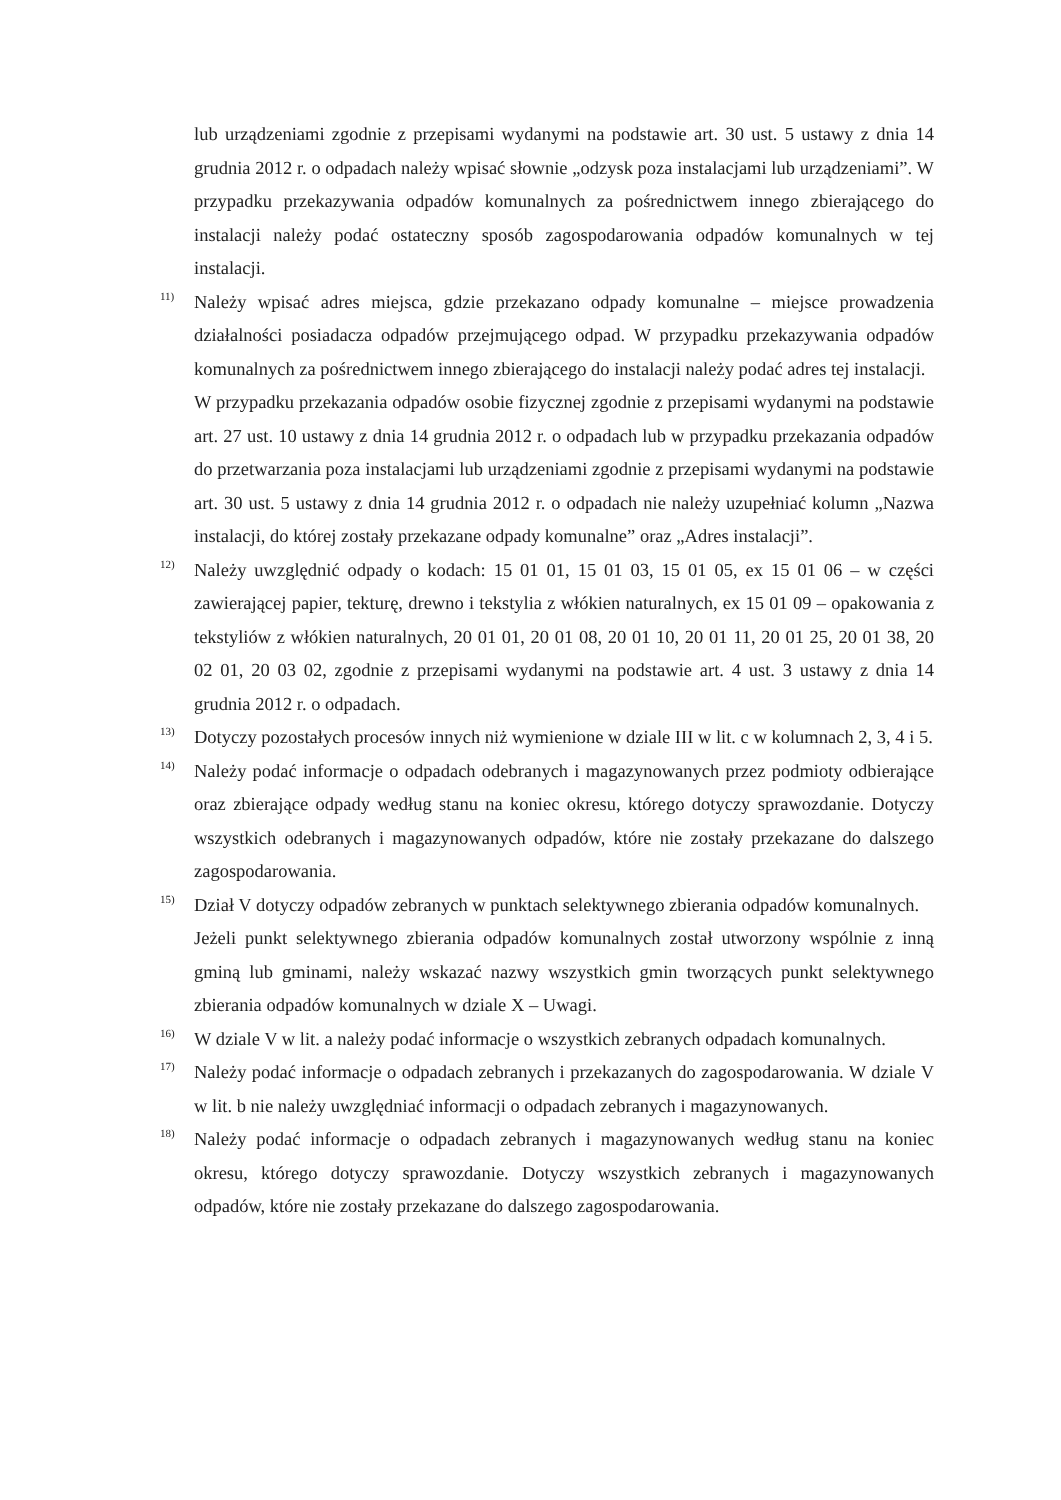lub urządzeniami zgodnie z przepisami wydanymi na podstawie art. 30 ust. 5 ustawy z dnia 14 grudnia 2012 r. o odpadach należy wpisać słownie „odzysk poza instalacjami lub urządzeniami”. W przypadku przekazywania odpadów komunalnych za pośrednictwem innego zbierającego do instalacji należy podać ostateczny sposób zagospodarowania odpadów komunalnych w tej instalacji.
<sup>11)</sup>
Należy wpisać adres miejsca, gdzie przekazano odpady komunalne – miejsce prowadzenia działalności posiadacza odpadów przejmującego odpad. W przypadku przekazywania odpadów komunalnych za pośrednictwem innego zbierającego do instalacji należy podać adres tej instalacji.
W przypadku przekazania odpadów osobie fizycznej zgodnie z przepisami wydanymi na podstawie art. 27 ust. 10 ustawy z dnia 14 grudnia 2012 r. o odpadach lub w przypadku przekazania odpadów do przetwarzania poza instalacjami lub urządzeniami zgodnie z przepisami wydanymi na podstawie art. 30 ust. 5 ustawy z dnia 14 grudnia 2012 r. o odpadach nie należy uzupełniać kolumn „Nazwa instalacji, do której zostały przekazane odpady komunalne” oraz „Adres instalacji”.
<sup>12)</sup>
Należy uwzględnić odpady o kodach: 15 01 01, 15 01 03, 15 01 05, ex 15 01 06 – w części zawierającej papier, tekturę, drewno i tekstylia z włókien naturalnych, ex 15 01 09 – opakowania z tekstyliów z włókien naturalnych, 20 01 01, 20 01 08, 20 01 10, 20 01 11, 20 01 25, 20 01 38, 20 02 01, 20 03 02, zgodnie z przepisami wydanymi na podstawie art. 4 ust. 3 ustawy z dnia 14 grudnia 2012 r. o odpadach.
<sup>13)</sup>
Dotyczy pozostałych procesów innych niż wymienione w dziale III w lit. c w kolumnach 2, 3, 4 i 5.
<sup>14)</sup>
Należy podać informacje o odpadach odebranych i magazynowanych przez podmioty odbierające oraz zbierające odpady według stanu na koniec okresu, którego dotyczy sprawozdanie. Dotyczy wszystkich odebranych i magazynowanych odpadów, które nie zostały przekazane do dalszego zagospodarowania.
<sup>15)</sup>
Dział V dotyczy odpadów zebranych w punktach selektywnego zbierania odpadów komunalnych.
Jeżeli punkt selektywnego zbierania odpadów komunalnych został utworzony wspólnie z inną gminą lub gminami, należy wskazać nazwy wszystkich gmin tworzących punkt selektywnego zbierania odpadów komunalnych w dziale X – Uwagi.
<sup>16)</sup>
W dziale V w lit. a należy podać informacje o wszystkich zebranych odpadach komunalnych.
<sup>17)</sup>
Należy podać informacje o odpadach zebranych i przekazanych do zagospodarowania. W dziale V w lit. b nie należy uwzględniać informacji o odpadach zebranych i magazynowanych.
<sup>18)</sup>
Należy podać informacje o odpadach zebranych i magazynowanych według stanu na koniec okresu, którego dotyczy sprawozdanie. Dotyczy wszystkich zebranych i magazynowanych odpadów, które nie zostały przekazane do dalszego zagospodarowania.